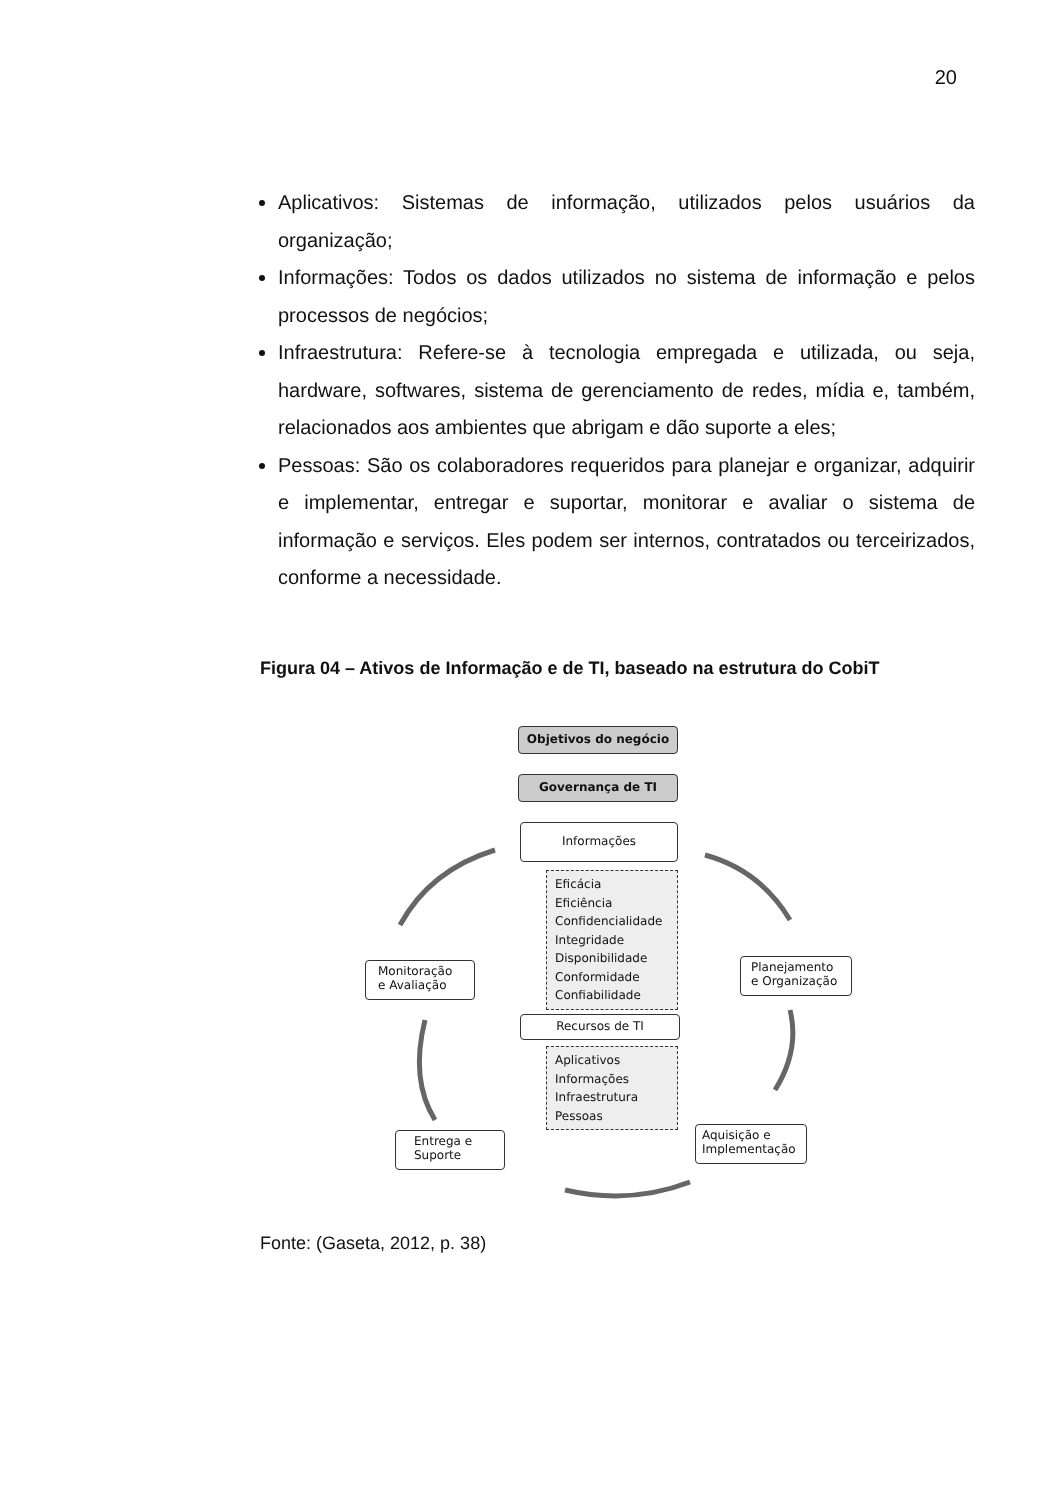20
Aplicativos: Sistemas de informação, utilizados pelos usuários da organização;
Informações: Todos os dados utilizados no sistema de informação e pelos processos de negócios;
Infraestrutura: Refere-se à tecnologia empregada e utilizada, ou seja, hardware, softwares, sistema de gerenciamento de redes, mídia e, também, relacionados aos ambientes que abrigam e dão suporte a eles;
Pessoas: São os colaboradores requeridos para planejar e organizar, adquirir e implementar, entregar e suportar, monitorar e avaliar o sistema de informação e serviços. Eles podem ser internos, contratados ou terceirizados, conforme a necessidade.
Figura 04 – Ativos de Informação e de TI, baseado na estrutura do CobiT
Objetivos do negócio
Governança de TI
Informações
Eficácia
Eficiência
Confidencialidade
Integridade
Disponibilidade
Conformidade
Confiabilidade
Recursos de TI
Aplicativos
Informações
Infraestrutura
Pessoas
Monitoração e Avaliação
Planejamento e Organização
Entrega e Suporte
Aquisição e Implementação
Fonte: (Gaseta, 2012, p. 38)